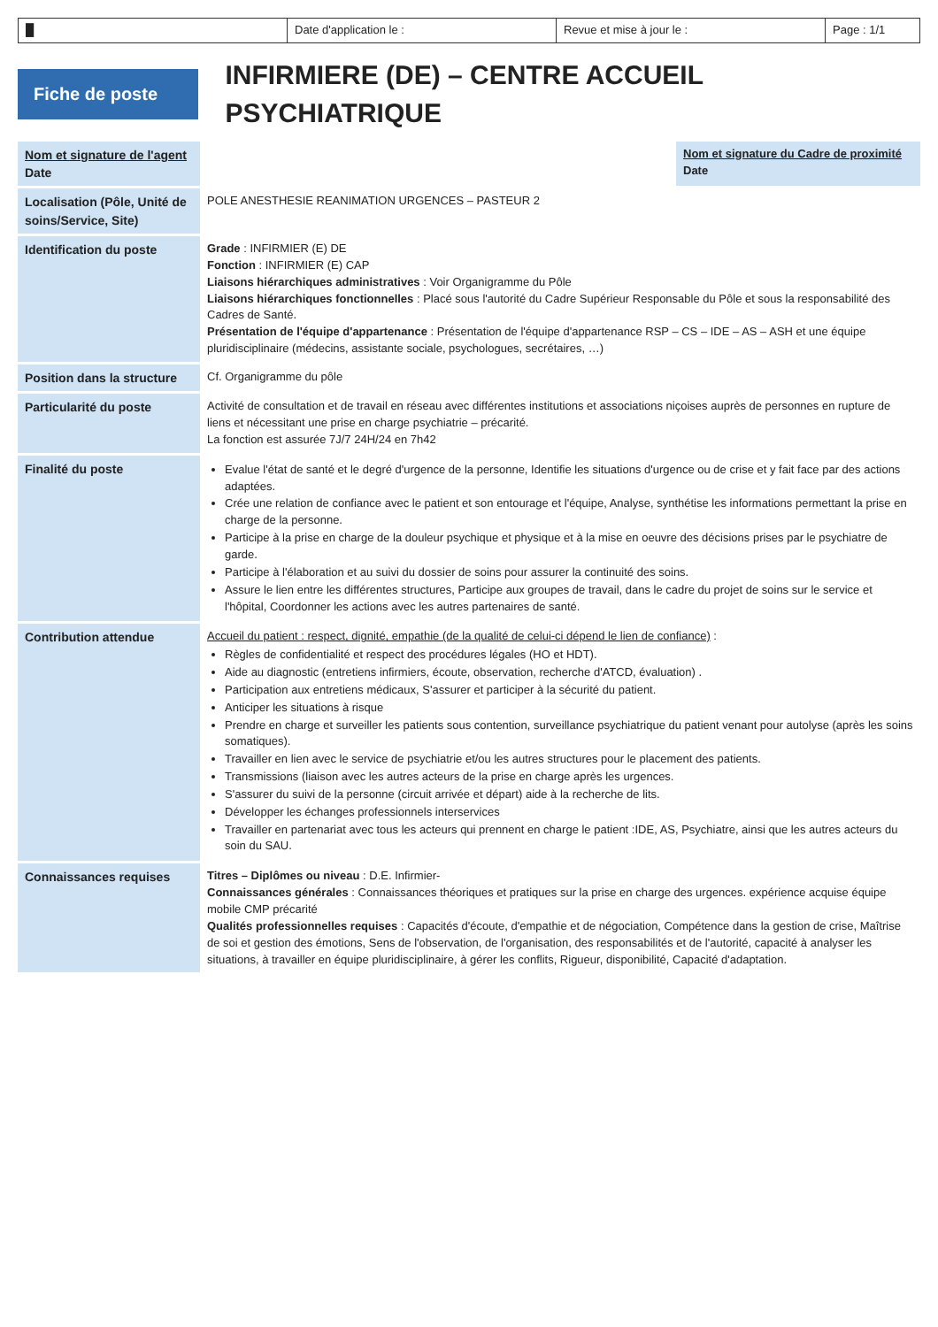█ Date d'application le : Revue et mise à jour le : Page : 1/1
Fiche de poste
INFIRMIERE (DE) – CENTRE ACCUEIL PSYCHIATRIQUE
| Nom et signature de l'agent Date | | Nom et signature du Cadre de proximité Date |
| Localisation (Pôle, Unité de soins/Service, Site) | POLE ANESTHESIE REANIMATION URGENCES – PASTEUR 2 | |
| Identification du poste | Grade : INFIRMIER (E) DE Fonction : INFIRMIER (E) CAP Liaisons hiérarchiques administratives : Voir Organigramme du Pôle Liaisons hiérarchiques fonctionnelles : Placé sous l'autorité du Cadre Supérieur Responsable du Pôle et sous la responsabilité des Cadres de Santé. Présentation de l'équipe d'appartenance : Présentation de l'équipe d'appartenance RSP – CS – IDE – AS – ASH et une équipe pluridisciplinaire (médecins, assistante sociale, psychologues, secrétaires, …) | |
| Position dans la structure | Cf. Organigramme du pôle | |
| Particularité du poste | Activité de consultation et de travail en réseau avec différentes institutions et associations niçoises auprès de personnes en rupture de liens et nécessitant une prise en charge psychiatrie – précarité. La fonction est assurée 7J/7 24H/24 en 7h42 | |
| Finalité du poste | Evalue l'état de santé et le degré d'urgence de la personne, Identifie les situations d'urgence ou de crise et y fait face par des actions adaptées. Crée une relation de confiance avec le patient et son entourage et l'équipe, Analyse, synthétise les informations permettant la prise en charge de la personne. Participe à la prise en charge de la douleur psychique et physique et à la mise en oeuvre des décisions prises par le psychiatre de garde. Participe à l'élaboration et au suivi du dossier de soins pour assurer la continuité des soins. Assure le lien entre les différentes structures, Participe aux groupes de travail, dans le cadre du projet de soins sur le service et l'hôpital, Coordonner les actions avec les autres partenaires de santé. | |
| Contribution attendue | Accueil du patient : respect, dignité, empathie (de la qualité de celui-ci dépend le lien de confiance) : Règles de confidentialité et respect des procédures légales (HO et HDT). Aide au diagnostic (entretiens infirmiers, écoute, observation, recherche d'ATCD, évaluation) . Participation aux entretiens médicaux, S'assurer et participer à la sécurité du patient. Anticiper les situations à risque Prendre en charge et surveiller les patients sous contention, surveillance psychiatrique du patient venant pour autolyse (après les soins somatiques). Travailler en lien avec le service de psychiatrie et/ou les autres structures pour le placement des patients. Transmissions (liaison avec les autres acteurs de la prise en charge après les urgences. S'assurer du suivi de la personne (circuit arrivée et départ) aide à la recherche de lits. Développer les échanges professionnels interservices Travailler en partenariat avec tous les acteurs qui prennent en charge le patient :IDE, AS, Psychiatre, ainsi que les autres acteurs du soin du SAU. | |
| Connaissances requises | Titres – Diplômes ou niveau : D.E. Infirmier- Connaissances générales : Connaissances théoriques et pratiques sur la prise en charge des urgences. expérience acquise équipe mobile CMP précarité Qualités professionnelles requises : Capacités d'écoute, d'empathie et de négociation, Compétence dans la gestion de crise, Maîtrise de soi et gestion des émotions, Sens de l'observation, de l'organisation, des responsabilités et de l'autorité, capacité à analyser les situations, à travailler en équipe pluridisciplinaire, à gérer les conflits, Rigueur, disponibilité, Capacité d'adaptation. | |